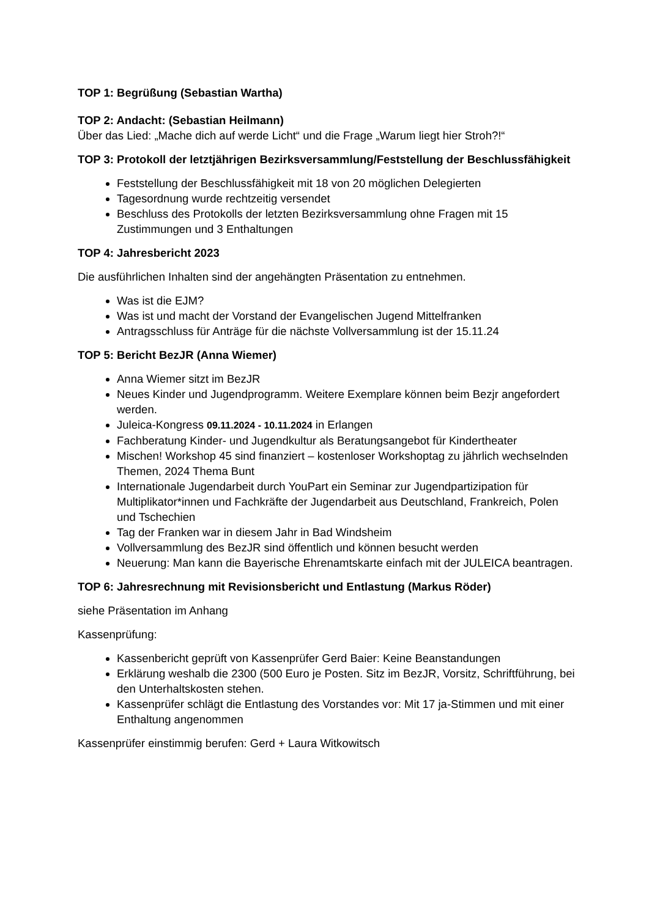TOP 1: Begrüßung (Sebastian Wartha)
TOP 2: Andacht: (Sebastian Heilmann)
Über das Lied: „Mache dich auf werde Licht“ und die Frage „Warum liegt hier Stroh?!“
TOP 3: Protokoll der letztjährigen Bezirksversammlung/Feststellung der Beschlussfähigkeit
Feststellung der Beschlussfähigkeit mit 18 von 20 möglichen Delegierten
Tagesordnung wurde rechtzeitig versendet
Beschluss des Protokolls der letzten Bezirksversammlung ohne Fragen mit 15 Zustimmungen und 3 Enthaltungen
TOP 4: Jahresbericht 2023
Die ausführlichen Inhalten sind der angehängten Präsentation zu entnehmen.
Was ist die EJM?
Was ist und macht der Vorstand der Evangelischen Jugend Mittelfranken
Antragsschluss für Anträge für die nächste Vollversammlung ist der 15.11.24
TOP 5: Bericht BezJR (Anna Wiemer)
Anna Wiemer sitzt im BezJR
Neues Kinder und Jugendprogramm. Weitere Exemplare können beim Bezjr angefordert werden.
Juleica-Kongress 09.11.2024 - 10.11.2024 in Erlangen
Fachberatung Kinder- und Jugendkultur als Beratungsangebot für Kindertheater
Mischen! Workshop 45 sind finanziert – kostenloser Workshoptag zu jährlich wechselnden Themen, 2024 Thema Bunt
Internationale Jugendarbeit durch YouPart ein Seminar zur Jugendpartizipation für Multiplikator*innen und Fachkräfte der Jugendarbeit aus Deutschland, Frankreich, Polen und Tschechien
Tag der Franken war in diesem Jahr in Bad Windsheim
Vollversammlung des BezJR sind öffentlich und können besucht werden
Neuerung: Man kann die Bayerische Ehrenamtskarte einfach mit der JULEICA beantragen.
TOP 6: Jahresrechnung mit Revisionsbericht und Entlastung (Markus Röder)
siehe Präsentation im Anhang
Kassenprüfung:
Kassenbericht geprüft von Kassenprüfer Gerd Baier: Keine Beanstandungen
Erklärung weshalb die 2300 (500 Euro je Posten. Sitz im BezJR, Vorsitz, Schriftführung, bei den Unterhaltskosten stehen.
Kassenprüfer schlägt die Entlastung des Vorstandes vor: Mit 17 ja-Stimmen und mit einer Enthaltung angenommen
Kassenprüfer einstimmig berufen: Gerd + Laura Witkowitsch